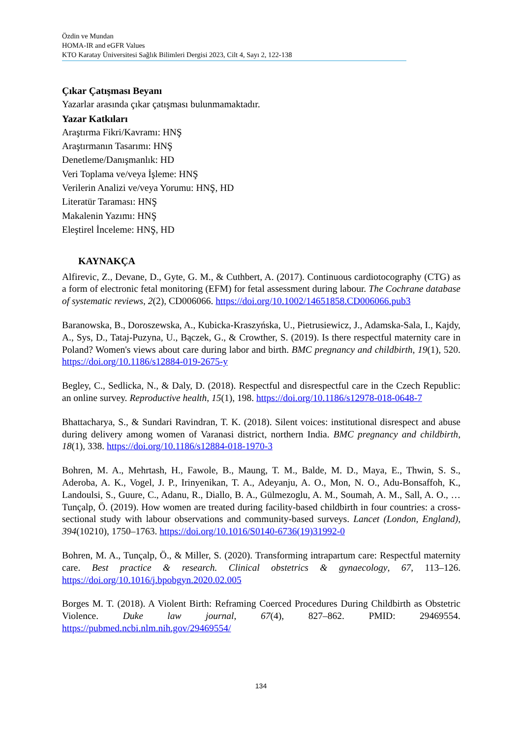Özdin ve Mundan
HOMA-IR and eGFR Values
KTO Karatay Üniversitesi Sağlık Bilimleri Dergisi 2023, Cilt 4, Sayı 2, 122-138
Çıkar Çatışması Beyanı
Yazarlar arasında çıkar çatışması bulunmamaktadır.
Yazar Katkıları
Araştırma Fikri/Kavramı: HNŞ
Araştırmanın Tasarımı: HNŞ
Denetleme/Danışmanlık: HD
Veri Toplama ve/veya İşleme: HNŞ
Verilerin Analizi ve/veya Yorumu: HNŞ, HD
Literatür Taraması: HNŞ
Makalenin Yazımı: HNŞ
Eleştirel İnceleme: HNŞ, HD
KAYNAKÇA
Alfirevic, Z., Devane, D., Gyte, G. M., & Cuthbert, A. (2017). Continuous cardiotocography (CTG) as a form of electronic fetal monitoring (EFM) for fetal assessment during labour. The Cochrane database of systematic reviews, 2(2), CD006066. https://doi.org/10.1002/14651858.CD006066.pub3
Baranowska, B., Doroszewska, A., Kubicka-Kraszyńska, U., Pietrusiewicz, J., Adamska-Sala, I., Kajdy, A., Sys, D., Tataj-Puzyna, U., Bączek, G., & Crowther, S. (2019). Is there respectful maternity care in Poland? Women's views about care during labor and birth. BMC pregnancy and childbirth, 19(1), 520. https://doi.org/10.1186/s12884-019-2675-y
Begley, C., Sedlicka, N., & Daly, D. (2018). Respectful and disrespectful care in the Czech Republic: an online survey. Reproductive health, 15(1), 198. https://doi.org/10.1186/s12978-018-0648-7
Bhattacharya, S., & Sundari Ravindran, T. K. (2018). Silent voices: institutional disrespect and abuse during delivery among women of Varanasi district, northern India. BMC pregnancy and childbirth, 18(1), 338. https://doi.org/10.1186/s12884-018-1970-3
Bohren, M. A., Mehrtash, H., Fawole, B., Maung, T. M., Balde, M. D., Maya, E., Thwin, S. S., Aderoba, A. K., Vogel, J. P., Irinyenikan, T. A., Adeyanju, A. O., Mon, N. O., Adu-Bonsaffoh, K., Landoulsi, S., Guure, C., Adanu, R., Diallo, B. A., Gülmezoglu, A. M., Soumah, A. M., Sall, A. O., … Tunçalp, Ö. (2019). How women are treated during facility-based childbirth in four countries: a cross-sectional study with labour observations and community-based surveys. Lancet (London, England), 394(10210), 1750–1763. https://doi.org/10.1016/S0140-6736(19)31992-0
Bohren, M. A., Tunçalp, Ö., & Miller, S. (2020). Transforming intrapartum care: Respectful maternity care. Best practice & research. Clinical obstetrics & gynaecology, 67, 113–126. https://doi.org/10.1016/j.bpobgyn.2020.02.005
Borges M. T. (2018). A Violent Birth: Reframing Coerced Procedures During Childbirth as Obstetric Violence. Duke law journal, 67(4), 827–862. PMID: 29469554. https://pubmed.ncbi.nlm.nih.gov/29469554/
134